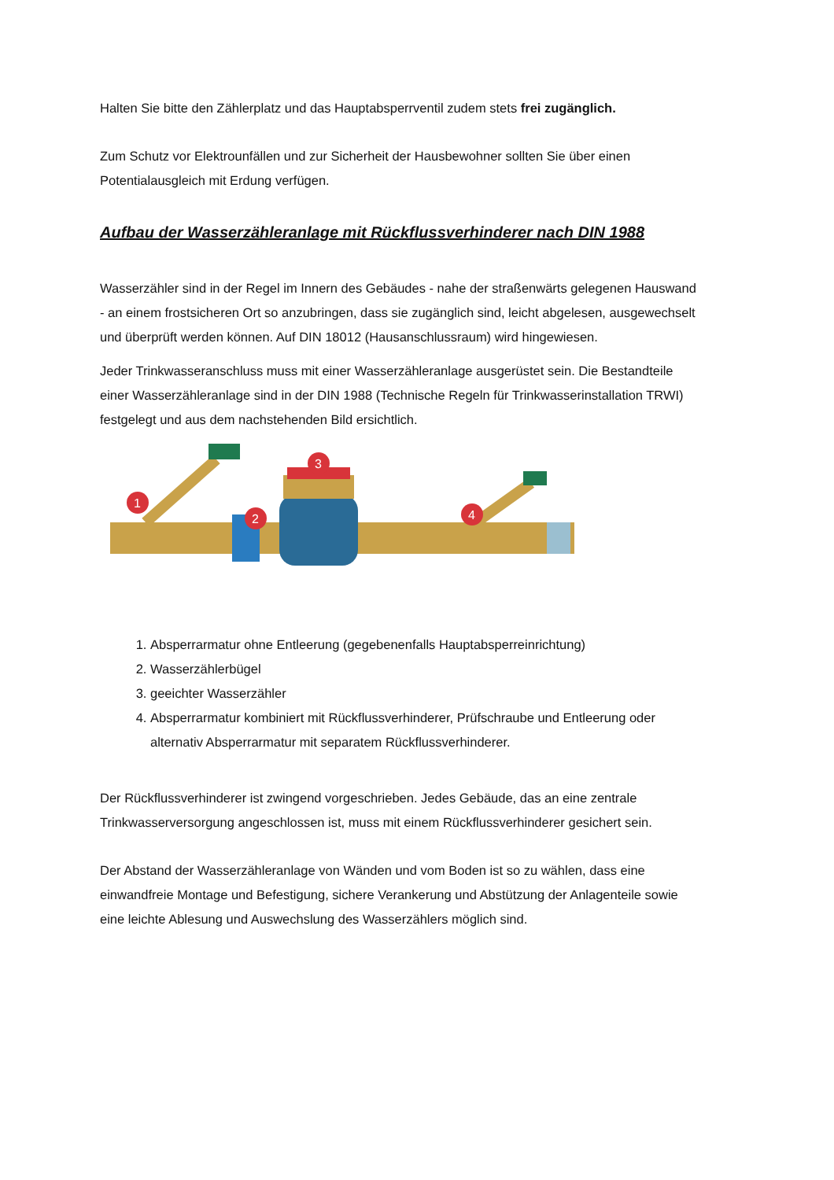Halten Sie bitte den Zählerplatz und das Hauptabsperrventil zudem stets frei zugänglich.
Zum Schutz vor Elektrounfällen und zur Sicherheit der Hausbewohner sollten Sie über einen Potentialausgleich mit Erdung verfügen.
Aufbau der Wasserzähleranlage mit Rückflussverhinderer nach DIN 1988
Wasserzähler sind in der Regel im Innern des Gebäudes - nahe der straßenwärts gelegenen Hauswand - an einem frostsicheren Ort so anzubringen, dass sie zugänglich sind, leicht abgelesen, ausgewechselt und überprüft werden können. Auf DIN 18012 (Hausanschlussraum) wird hingewiesen.
Jeder Trinkwasseranschluss muss mit einer Wasserzähleranlage ausgerüstet sein. Die Bestandteile einer Wasserzähleranlage sind in der DIN 1988 (Technische Regeln für Trinkwasserinstallation TRWI) festgelegt und aus dem nachstehenden Bild ersichtlich.
1
2
3
4
1. Absperrarmatur ohne Entleerung (gegebenenfalls Hauptabsperreinrichtung)
2. Wasserzählerbügel
3. geeichter Wasserzähler
4. Absperrarmatur kombiniert mit Rückflussverhinderer, Prüfschraube und Entleerung oder alternativ Absperrarmatur mit separatem Rückflussverhinderer.
Der Rückflussverhinderer ist zwingend vorgeschrieben. Jedes Gebäude, das an eine zentrale Trinkwasserversorgung angeschlossen ist, muss mit einem Rückflussverhinderer gesichert sein.
Der Abstand der Wasserzähleranlage von Wänden und vom Boden ist so zu wählen, dass eine einwandfreie Montage und Befestigung, sichere Verankerung und Abstützung der Anlagenteile sowie eine leichte Ablesung und Auswechslung des Wasserzählers möglich sind.